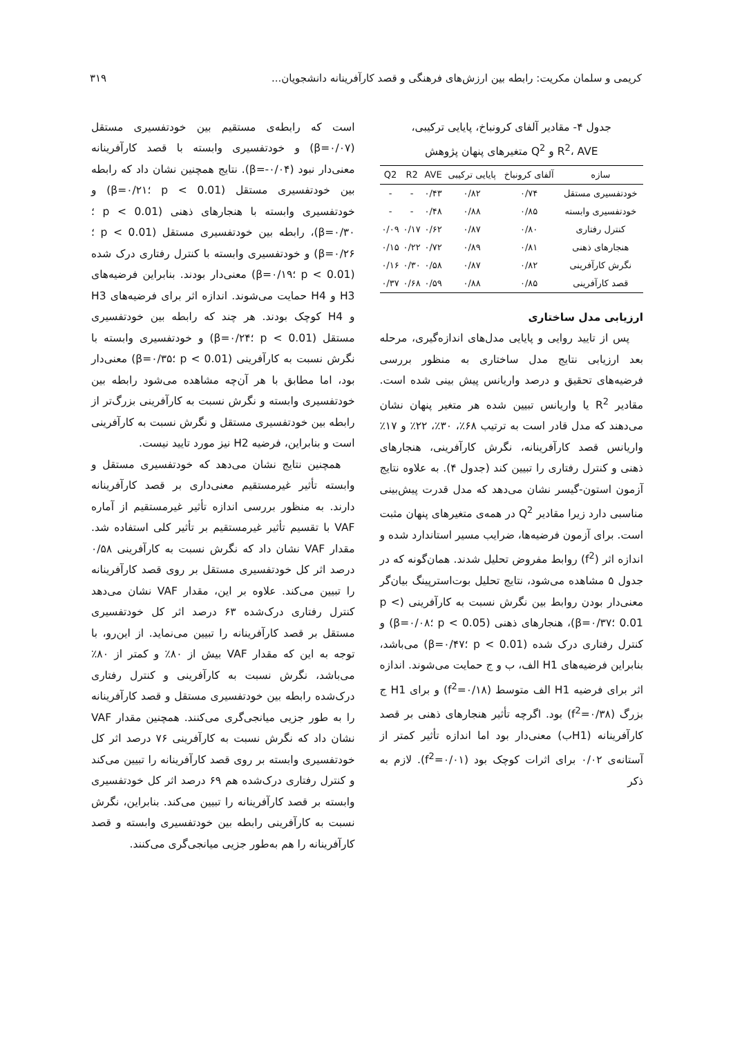کریمی و سلمان مکریت: رابطه بین ارزش‌های فرهنگی و قصد کارآفرینانه دانشجویان... ۳۱۹
جدول ۴- مقادیر آلفای کرونباخ، پایایی ترکیبی،
R<sup>2</sup>، AVE و Q<sup>2</sup> متغیرهای پنهان پژوهش
| سازه | آلفای کرونباخ | پایایی ترکیبی | AVE | R2 | Q2 |
| --- | --- | --- | --- | --- | --- |
| خودتفسیری مستقل | ۰/۷۴ | ۰/۸۲ | ۰/۴۳ | - | - |
| خودتفسیری وابسته | ۰/۸۵ | ۰/۸۸ | ۰/۴۸ | - | - |
| کنترل رفتاری | ۰/۸۰ | ۰/۸۷ | ۰/۶۲ | ۰/۱۷ | ۰/۰۹ |
| هنجارهای ذهنی | ۰/۸۱ | ۰/۸۹ | ۰/۷۲ | ۰/۲۲ | ۰/۱۵ |
| نگرش کارآفرینی | ۰/۸۲ | ۰/۸۷ | ۰/۵۸ | ۰/۳۰ | ۰/۱۶ |
| قصد کارآفرینی | ۰/۸۵ | ۰/۸۸ | ۰/۵۹ | ۰/۶۸ | ۰/۳۷ |
ارزیابی مدل ساختاری
پس از تایید روایی و پایایی مدل‌های اندازه‌گیری، مرحله بعد ارزیابی نتایج مدل ساختاری به منظور بررسی فرضیه‌های تحقیق و درصد واریانس پیش بینی شده است. مقادیر R<sup>2</sup> یا واریانس تبیین شده هر متغیر پنهان نشان می‌دهند که مدل قادر است به ترتیب ۶۸٪، ۳۰٪، ۲۲٪ و ۱۷٪ واریانس قصد کارآفرینانه، نگرش کارآفرینی، هنجارهای ذهنی و کنترل رفتاری را تبیین کند (جدول ۴). به علاوه نتایج آزمون استون-گیسر نشان می‌دهد که مدل قدرت پیش‌بینی مناسبی دارد زیرا مقادیر Q<sup>2</sup> در همه‌ی متغیرهای پنهان مثبت است. برای آزمون فرضیه‌ها، ضرایب مسیر استاندارد شده و اندازه اثر (f<sup>2</sup>) روابط مفروض تحلیل شدند. همان‌گونه که در جدول ۵ مشاهده می‌شود، نتایج تحلیل بوت‌استرپینگ بیان‌گر معنی‌دار بودن روابط بین نگرش نسبت به کارآفرینی (p < 0.01 ؛β=۰/۳۷)، هنجارهای ذهنی (p < 0.05 ؛β=۰/۰۸) و کنترل رفتاری درک شده (p < 0.01 ؛β=۰/۴۷) می‌باشد، بنابراین فرضیه‌های H1 الف، ب و ج حمایت می‌شوند. اندازه اثر برای فرضیه H1 الف متوسط (f<sup>2</sup>=۰/۱۸) و برای H1 ج بزرگ (f<sup>2</sup>=۰/۳۸) بود. اگرچه تأثیر هنجارهای ذهنی بر قصد کارآفرینانه (H1ب) معنی‌دار بود اما اندازه تأثیر کمتر از آستانه‌ی ۰/۰۲ برای اثرات کوچک بود (f<sup>2</sup>=۰/۰۱). لازم به ذکر
است که رابطه‌ی مستقیم بین خودتفسیری مستقل (β=۰/۰۷) و خودتفسیری وابسته با قصد کارآفرینانه معنی‌دار نبود (β=-۰/۰۴). نتایج همچنین نشان داد که رابطه بین خودتفسیری مستقل (p < 0.01 ؛β=۰/۲۱) و خودتفسیری وابسته با هنجارهای ذهنی (p < 0.01 ؛β=۰/۳۰)، رابطه بین خودتفسیری مستقل (p < 0.01 ؛β=۰/۲۶) و خودتفسیری وابسته با کنترل رفتاری درک شده (p < 0.01 ؛β=۰/۱۹) معنی‌دار بودند. بنابراین فرضیه‌های H3 و H4 حمایت می‌شوند. اندازه اثر برای فرضیه‌های H3 و H4 کوچک بودند. هر چند که رابطه بین خودتفسیری مستقل (p < 0.01 ؛β=۰/۲۴) و خودتفسیری وابسته با نگرش نسبت به کارآفرینی (p < 0.01 ؛β=۰/۳۵) معنی‌دار بود، اما مطابق با هر آن‌چه مشاهده می‌شود رابطه بین خودتفسیری وابسته و نگرش نسبت به کارآفرینی بزرگ‌تر از رابطه بین خودتفسیری مستقل و نگرش نسبت به کارآفرینی است و بنابراین، فرضیه H2 نیز مورد تایید نیست.
همچنین نتایج نشان می‌دهد که خودتفسیری مستقل و وابسته تأثیر غیرمستقیم معنی‌داری بر قصد کارآفرینانه دارند. به منظور بررسی اندازه تأثیر غیرمستقیم از آماره VAF با تقسیم تأثیر غیرمستقیم بر تأثیر کلی استفاده شد. مقدار VAF نشان داد که نگرش نسبت به کارآفرینی ۰/۵۸ درصد اثر کل خودتفسیری مستقل بر روی قصد کارآفرینانه را تبیین می‌کند. علاوه بر این، مقدار VAF نشان می‌دهد کنترل رفتاری درک‌شده ۶۳ درصد اثر کل خودتفسیری مستقل بر قصد کارآفرینانه را تبیین می‌نماید. از این‌رو، با توجه به این که مقدار VAF بیش از ۸۰٪ و کمتر از ۸۰٪ می‌باشد، نگرش نسبت به کارآفرینی و کنترل رفتاری درک‌شده رابطه بین خودتفسیری مستقل و قصد کارآفرینانه را به طور جزیی میانجی‌گری می‌کنند. همچنین مقدار VAF نشان داد که نگرش نسبت به کارآفرینی ۷۶ درصد اثر کل خودتفسیری وابسته بر روی قصد کارآفرینانه را تبیین می‌کند و کنترل رفتاری درک‌شده هم ۶۹ درصد اثر کل خودتفسیری وابسته بر قصد کارآفرینانه را تبیین می‌کند. بنابراین، نگرش نسبت به کارآفرینی رابطه بین خودتفسیری وابسته و قصد کارآفرینانه را هم به‌طور جزیی میانجی‌گری می‌کنند.